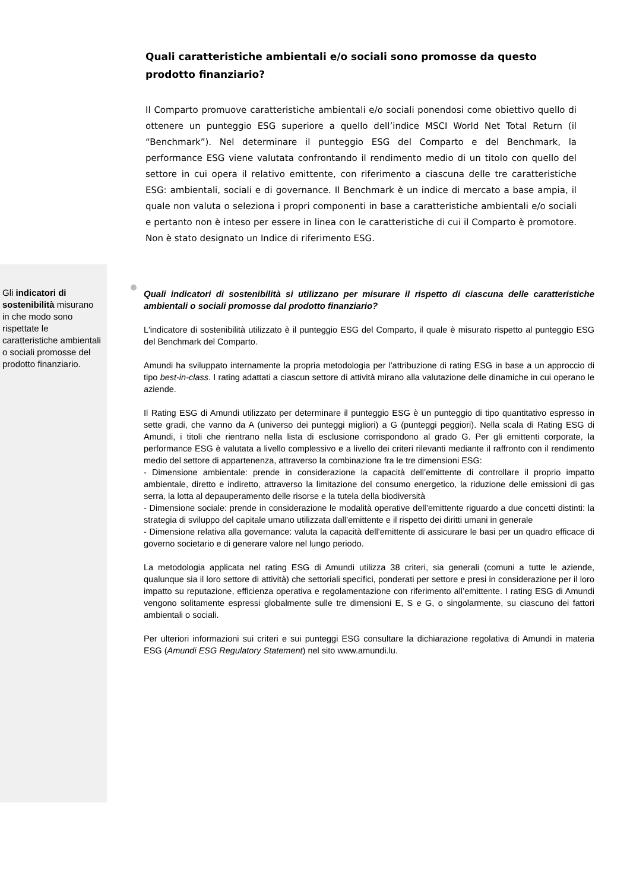Quali caratteristiche ambientali e/o sociali sono promosse da questo prodotto finanziario?
Il Comparto promuove caratteristiche ambientali e/o sociali ponendosi come obiettivo quello di ottenere un punteggio ESG superiore a quello dell’indice MSCI World Net Total Return (il “Benchmark”). Nel determinare il punteggio ESG del Comparto e del Benchmark, la performance ESG viene valutata confrontando il rendimento medio di un titolo con quello del settore in cui opera il relativo emittente, con riferimento a ciascuna delle tre caratteristiche ESG: ambientali, sociali e di governance. Il Benchmark è un indice di mercato a base ampia, il quale non valuta o seleziona i propri componenti in base a caratteristiche ambientali e/o sociali e pertanto non è inteso per essere in linea con le caratteristiche di cui il Comparto è promotore. Non è stato designato un Indice di riferimento ESG.
Gli indicatori di sostenibilità misurano in che modo sono rispettate le caratteristiche ambientali o sociali promosse del prodotto finanziario.
Quali indicatori di sostenibilità si utilizzano per misurare il rispetto di ciascuna delle caratteristiche ambientali o sociali promosse dal prodotto finanziario?
L'indicatore di sostenibilità utilizzato è il punteggio ESG del Comparto, il quale è misurato rispetto al punteggio ESG del Benchmark del Comparto.
Amundi ha sviluppato internamente la propria metodologia per l'attribuzione di rating ESG in base a un approccio di tipo best-in-class. I rating adattati a ciascun settore di attività mirano alla valutazione delle dinamiche in cui operano le aziende.
Il Rating ESG di Amundi utilizzato per determinare il punteggio ESG è un punteggio di tipo quantitativo espresso in sette gradi, che vanno da A (universo dei punteggi migliori) a G (punteggi peggiori). Nella scala di Rating ESG di Amundi, i titoli che rientrano nella lista di esclusione corrispondono al grado G. Per gli emittenti corporate, la performance ESG è valutata a livello complessivo e a livello dei criteri rilevanti mediante il raffronto con il rendimento medio del settore di appartenenza, attraverso la combinazione fra le tre dimensioni ESG:
- Dimensione ambientale: prende in considerazione la capacità dell’emittente di controllare il proprio impatto ambientale, diretto e indiretto, attraverso la limitazione del consumo energetico, la riduzione delle emissioni di gas serra, la lotta al depauperamento delle risorse e la tutela della biodiversità
- Dimensione sociale: prende in considerazione le modalità operative dell’emittente riguardo a due concetti distinti: la strategia di sviluppo del capitale umano utilizzata dall’emittente e il rispetto dei diritti umani in generale
- Dimensione relativa alla governance: valuta la capacità dell’emittente di assicurare le basi per un quadro efficace di governo societario e di generare valore nel lungo periodo.
La metodologia applicata nel rating ESG di Amundi utilizza 38 criteri, sia generali (comuni a tutte le aziende, qualunque sia il loro settore di attività) che settoriali specifici, ponderati per settore e presi in considerazione per il loro impatto su reputazione, efficienza operativa e regolamentazione con riferimento all’emittente. I rating ESG di Amundi vengono solitamente espressi globalmente sulle tre dimensioni E, S e G, o singolarmente, su ciascuno dei fattori ambientali o sociali.
Per ulteriori informazioni sui criteri e sui punteggi ESG consultare la dichiarazione regolativa di Amundi in materia ESG (Amundi ESG Regulatory Statement) nel sito www.amundi.lu.